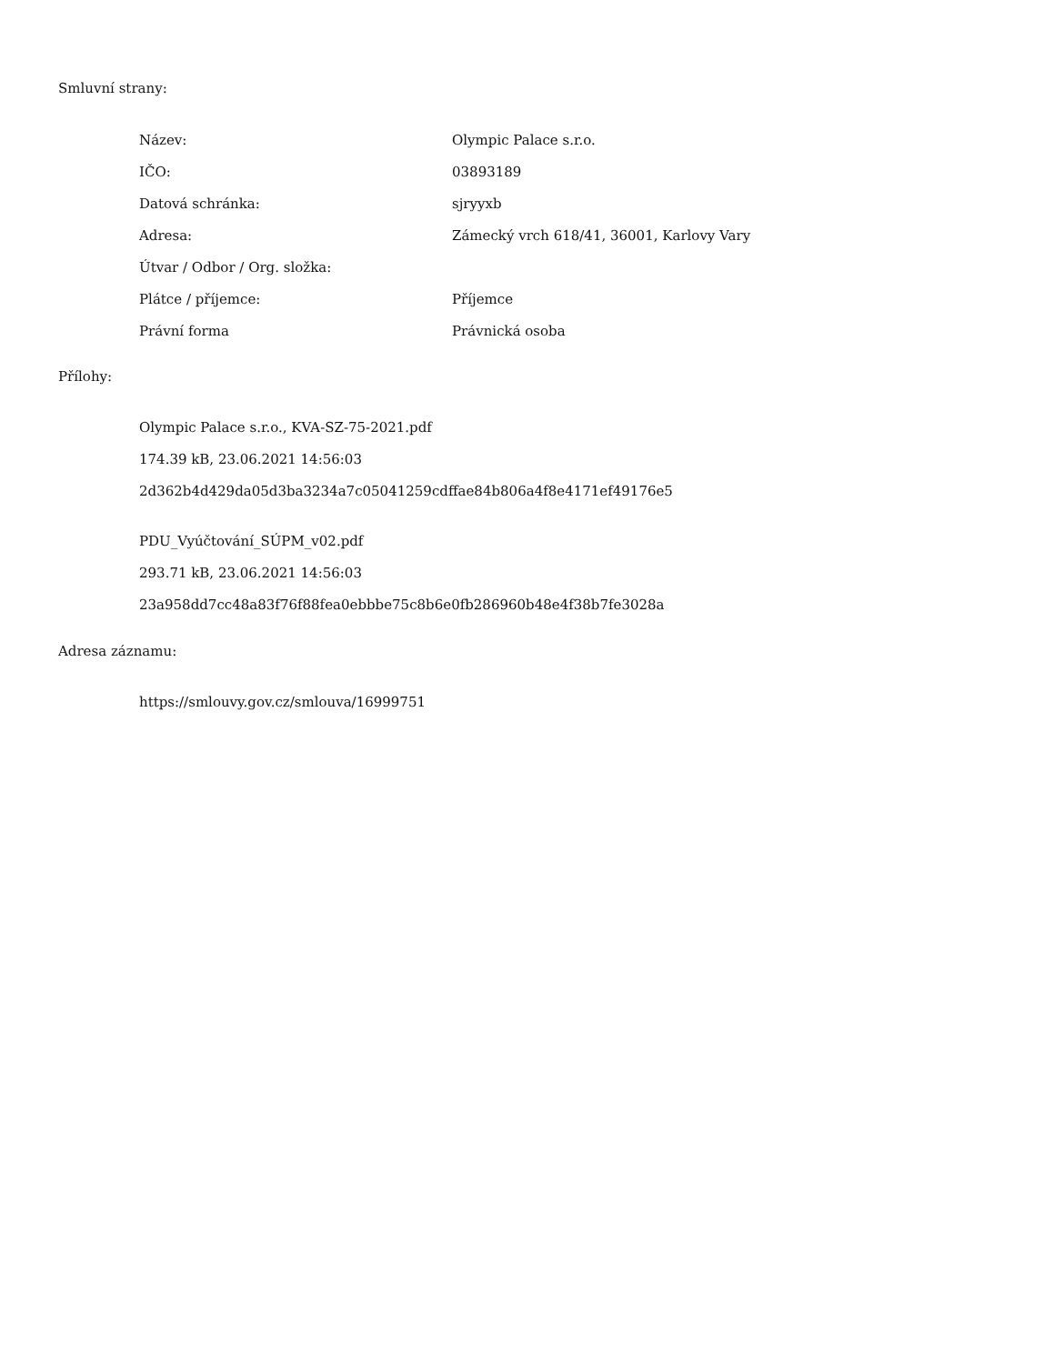Smluvní strany:
| Název: | Olympic Palace s.r.o. |
| IČO: | 03893189 |
| Datová schránka: | sjryyxb |
| Adresa: | Zámecký vrch 618/41, 36001, Karlovy Vary |
| Útvar / Odbor / Org. složka: | |
| Plátce / příjemce: | Příjemce |
| Právní forma | Právnická osoba |
Přílohy:
Olympic Palace s.r.o., KVA-SZ-75-2021.pdf
174.39 kB, 23.06.2021 14:56:03
2d362b4d429da05d3ba3234a7c05041259cdffae84b806a4f8e4171ef49176e5
PDU_Vyúčtování_SÚPM_v02.pdf
293.71 kB, 23.06.2021 14:56:03
23a958dd7cc48a83f76f88fea0ebbbe75c8b6e0fb286960b48e4f38b7fe3028a
Adresa záznamu:
https://smlouvy.gov.cz/smlouva/16999751